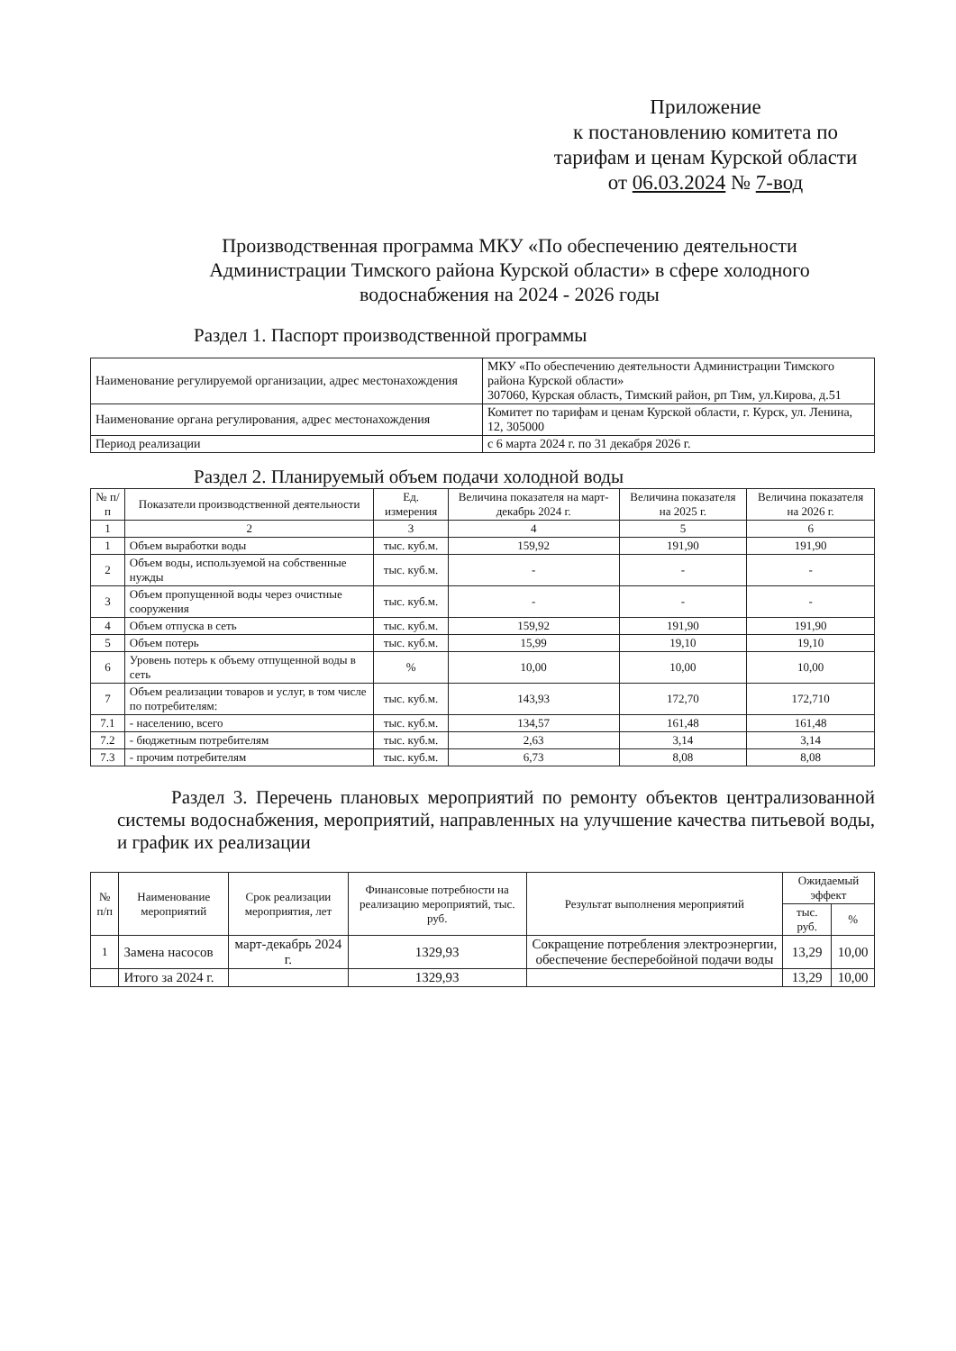Приложение
к постановлению комитета по
тарифам и ценам Курской области
от 06.03.2024 № 7-вод
Производственная программа МКУ «По обеспечению деятельности Администрации Тимского района Курской области» в сфере холодного водоснабжения на 2024 - 2026 годы
Раздел 1. Паспорт производственной программы
| Наименование регулируемой организации, адрес местонахождения | МКУ «По обеспечению деятельности Администрации Тимского района Курской области» 307060, Курская область, Тимский район, рп Тим, ул.Кирова, д.51 |
| Наименование органа регулирования, адрес местонахождения | Комитет по тарифам и ценам Курской области, г. Курск, ул. Ленина, 12, 305000 |
| Период реализации | с 6 марта 2024 г. по 31 декабря 2026 г. |
Раздел 2. Планируемый объем подачи холодной воды
| № п/п | Показатели производственной деятельности | Ед. измерения | Величина показателя на март-декабрь 2024 г. | Величина показателя на 2025 г. | Величина показателя на 2026 г. |
| 1 | 2 | 3 | 4 | 5 | 6 |
| 1 | Объем выработки воды | тыс. куб.м. | 159,92 | 191,90 | 191,90 |
| 2 | Объем воды, используемой на собственные нужды | тыс. куб.м. | - | - | - |
| 3 | Объем пропущенной воды через очистные сооружения | тыс. куб.м. | - | - | - |
| 4 | Объем отпуска в сеть | тыс. куб.м. | 159,92 | 191,90 | 191,90 |
| 5 | Объем потерь | тыс. куб.м. | 15,99 | 19,10 | 19,10 |
| 6 | Уровень потерь к объему отпущенной воды в сеть | % | 10,00 | 10,00 | 10,00 |
| 7 | Объем реализации товаров и услуг, в том числе по потребителям: | тыс. куб.м. | 143,93 | 172,70 | 172,710 |
| 7.1 | - населению, всего | тыс. куб.м. | 134,57 | 161,48 | 161,48 |
| 7.2 | - бюджетным потребителям | тыс. куб.м. | 2,63 | 3,14 | 3,14 |
| 7.3 | - прочим потребителям | тыс. куб.м. | 6,73 | 8,08 | 8,08 |
Раздел 3. Перечень плановых мероприятий по ремонту объектов централизованной системы водоснабжения, мероприятий, направленных на улучшение качества питьевой воды, и график их реализации
| № п/п | Наименование мероприятий | Срок реализации мероприятия, лет | Финансовые потребности на реализацию мероприятий, тыс. руб. | Результат выполнения мероприятий | Ожидаемый эффект | |
| | | | | | тыс. руб. | % |
| 1 | Замена насосов | март-декабрь 2024 г. | 1329,93 | Сокращение потребления электроэнергии, обеспечение бесперебойной подачи воды | 13,29 | 10,00 |
| | Итого за 2024 г. | | 1329,93 | | 13,29 | 10,00 |